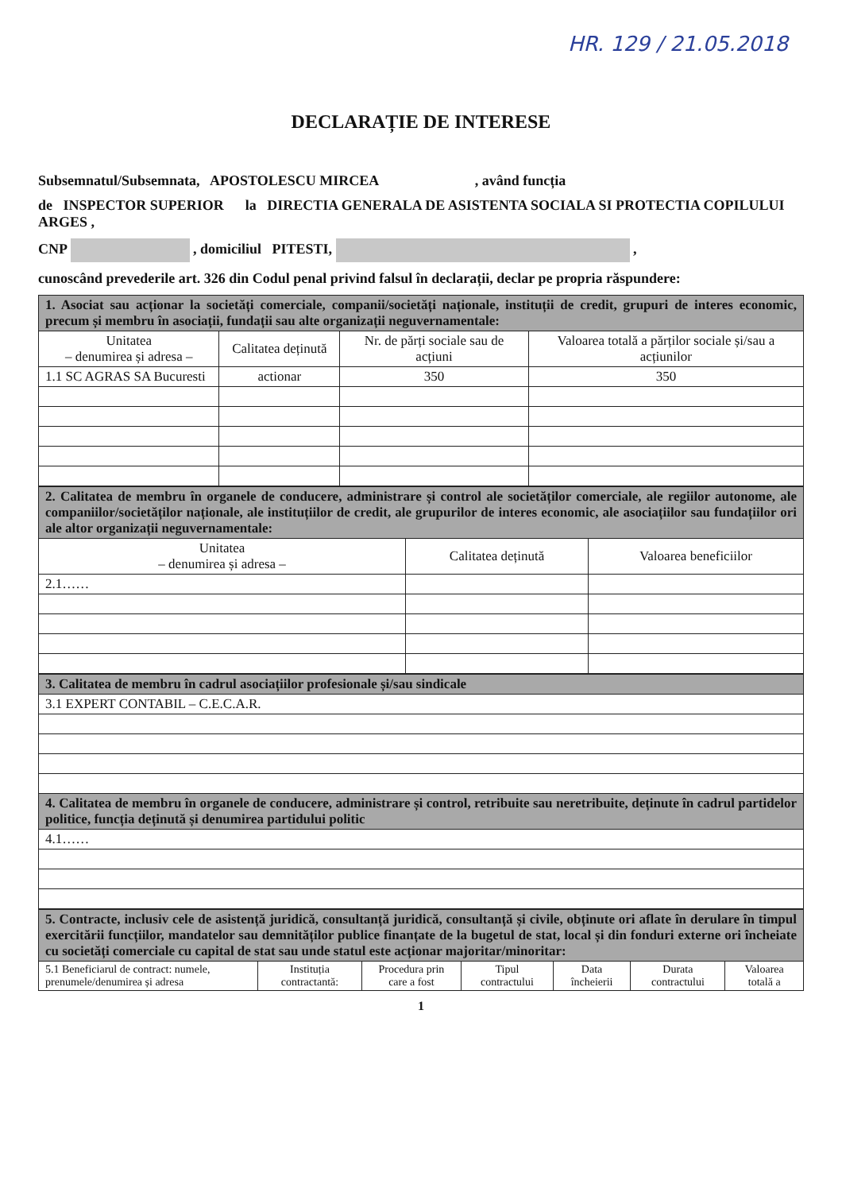HR. 129 / 21.05.2018
DECLARAȚIE DE INTERESE
Subsemnatul/Subsemnata, APOSTOLESCU MIRCEA , având funcția
de INSPECTOR SUPERIOR la DIRECTIA GENERALA DE ASISTENTA SOCIALA SI PROTECTIA COPILULUI ARGES ,
CNP , domiciliul PITESTI, ,
cunoscând prevederile art. 326 din Codul penal privind falsul în declarații, declar pe propria răspundere:
| 1. Asociat sau acționar la societăți comerciale, companii/societăți naționale, instituții de credit, grupuri de interes economic, precum și membru în asociații, fundații sau alte organizații neguvernamentale: | | | |
| Unitatea – denumirea și adresa – | Calitatea deținută | Nr. de părți sociale sau de acțiuni | Valoarea totală a părților sociale și/sau a acțiunilor |
| 1.1 SC AGRAS SA Bucuresti | actionar | 350 | 350 |
| 2. Calitatea de membru în organele de conducere, administrare și control ale societăților comerciale, ale regiilor autonome, ale companiilor/societăților naționale, ale instituțiilor de credit, ale grupurilor de interes economic, ale asociațiilor sau fundațiilor ori ale altor organizații neguvernamentale: | | |
| Unitatea – denumirea și adresa – | Calitatea deținută | Valoarea beneficiilor |
| 2.1…… | | |
| 3. Calitatea de membru în cadrul asociațiilor profesionale și/sau sindicale |
| 3.1 EXPERT CONTABIL – C.E.C.A.R. |
| 4. Calitatea de membru în organele de conducere, administrare și control, retribuite sau neretribuite, deținute în cadrul partidelor politice, funcția deținută și denumirea partidului politic |
| 4.1…… |
| 5. Contracte, inclusiv cele de asistență juridică, consultanță juridică, consultanță și civile, obținute ori aflate în derulare în timpul exercitării funcțiilor, mandatelor sau demnităților publice finanțate de la bugetul de stat, local și din fonduri externe ori încheiate cu societăți comerciale cu capital de stat sau unde statul este acționar majoritar/minoritar: | | | | | | |
| 5.1 Beneficiarul de contract: numele, prenumele/denumirea și adresa | Instituția contractantă: | Procedura prin care a fost | Tipul contractului | Data încheierii | Durata contractului | Valoarea totală a |
1